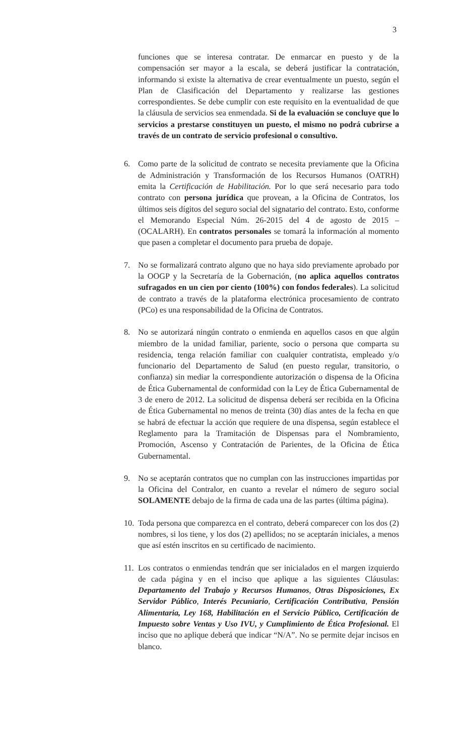3
funciones que se interesa contratar. De enmarcar en puesto y de la compensación ser mayor a la escala, se deberá justificar la contratación, informando si existe la alternativa de crear eventualmente un puesto, según el Plan de Clasificación del Departamento y realizarse las gestiones correspondientes. Se debe cumplir con este requisito en la eventualidad de que la cláusula de servicios sea enmendada. Si de la evaluación se concluye que lo servicios a prestarse constituyen un puesto, el mismo no podrá cubrirse a través de un contrato de servicio profesional o consultivo.
6. Como parte de la solicitud de contrato se necesita previamente que la Oficina de Administración y Transformación de los Recursos Humanos (OATRH) emita la Certificación de Habilitación. Por lo que será necesario para todo contrato con persona jurídica que provean, a la Oficina de Contratos, los últimos seis dígitos del seguro social del signatario del contrato. Esto, conforme el Memorando Especial Núm. 26-2015 del 4 de agosto de 2015 – (OCALARH). En contratos personales se tomará la información al momento que pasen a completar el documento para prueba de dopaje.
7. No se formalizará contrato alguno que no haya sido previamente aprobado por la OOGP y la Secretaría de la Gobernación, (no aplica aquellos contratos sufragados en un cien por ciento (100%) con fondos federales). La solicitud de contrato a través de la plataforma electrónica procesamiento de contrato (PCo) es una responsabilidad de la Oficina de Contratos.
8. No se autorizará ningún contrato o enmienda en aquellos casos en que algún miembro de la unidad familiar, pariente, socio o persona que comparta su residencia, tenga relación familiar con cualquier contratista, empleado y/o funcionario del Departamento de Salud (en puesto regular, transitorio, o confianza) sin mediar la correspondiente autorización o dispensa de la Oficina de Ética Gubernamental de conformidad con la Ley de Ética Gubernamental de 3 de enero de 2012. La solicitud de dispensa deberá ser recibida en la Oficina de Ética Gubernamental no menos de treinta (30) días antes de la fecha en que se habrá de efectuar la acción que requiere de una dispensa, según establece el Reglamento para la Tramitación de Dispensas para el Nombramiento, Promoción, Ascenso y Contratación de Parientes, de la Oficina de Ética Gubernamental.
9. No se aceptarán contratos que no cumplan con las instrucciones impartidas por la Oficina del Contralor, en cuanto a revelar el número de seguro social SOLAMENTE debajo de la firma de cada una de las partes (última página).
10.
Toda persona que comparezca en el contrato, deberá comparecer con los dos (2) nombres, si los tiene, y los dos (2) apellidos; no se aceptarán iniciales, a menos que así estén inscritos en su certificado de nacimiento.
11.
Los contratos o enmiendas tendrán que ser inicialados en el margen izquierdo de cada página y en el inciso que aplique a las siguientes Cláusulas: Departamento del Trabajo y Recursos Humanos, Otras Disposiciones, Ex Servidor Público, Interés Pecuniario, Certificación Contributiva, Pensión Alimentaria, Ley 168, Habilitación en el Servicio Público, Certificación de Impuesto sobre Ventas y Uso IVU, y Cumplimiento de Ética Profesional. El inciso que no aplique deberá que indicar “N/A”. No se permite dejar incisos en blanco.